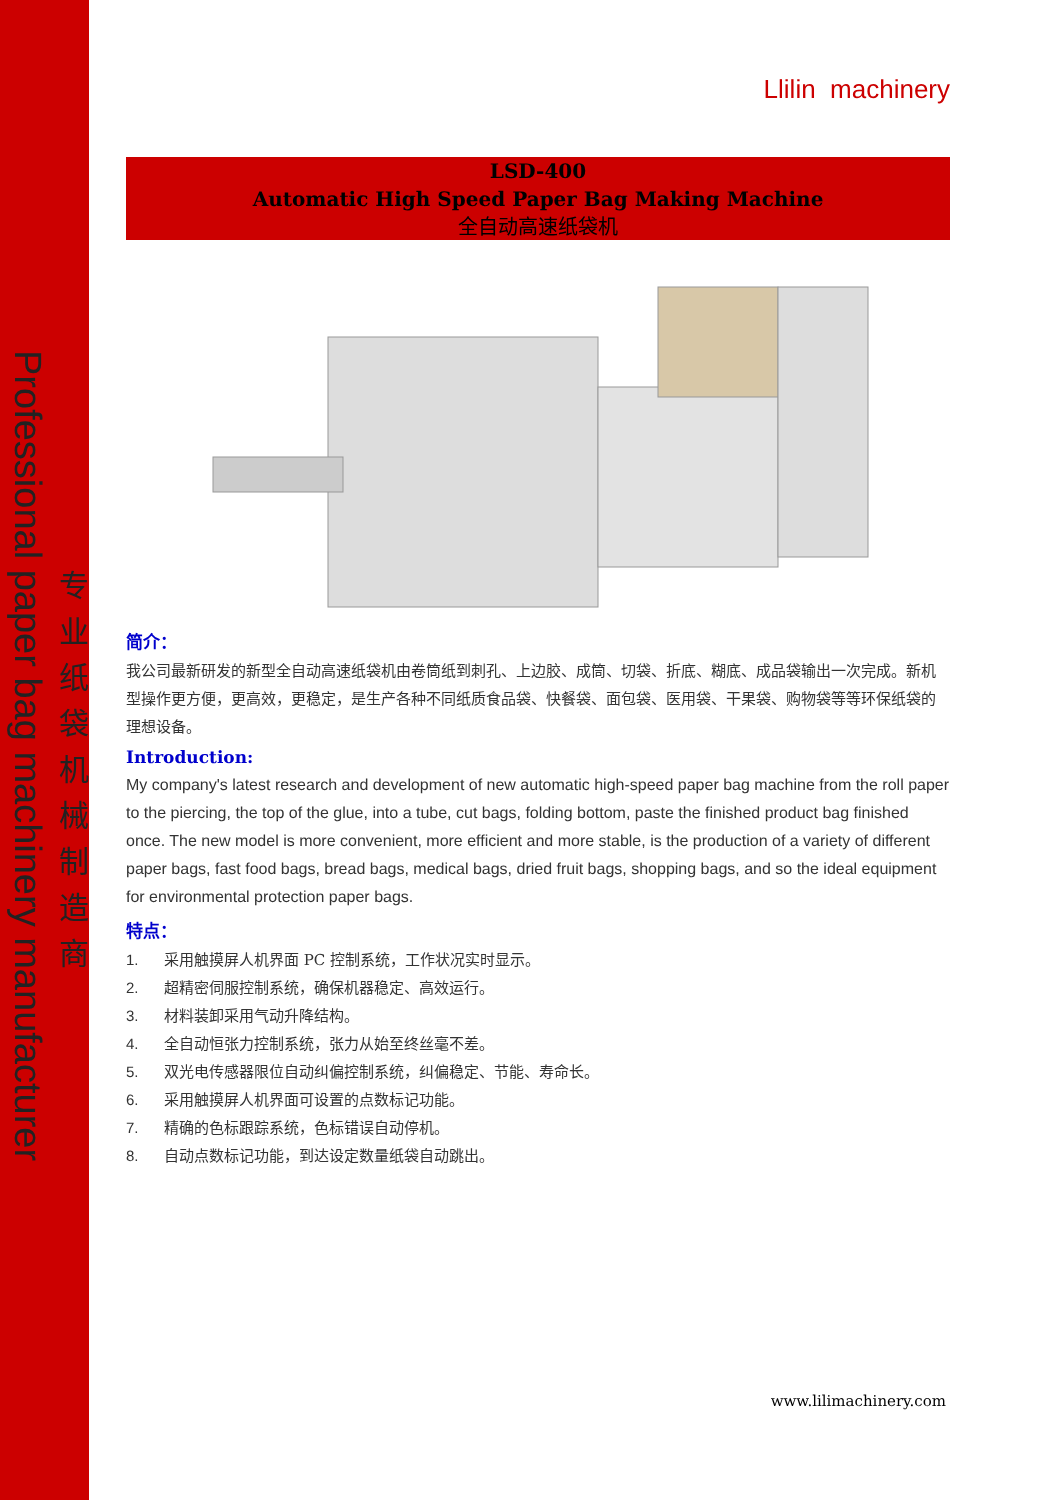Professional paper bag machinery manufacturer
专业纸袋机械制造商
Llilin machinery
LSD-400
Automatic High Speed Paper Bag Making Machine
全自动高速纸袋机
简介：
我公司最新研发的新型全自动高速纸袋机由卷筒纸到刺孔、上边胶、成筒、切袋、折底、糊底、成品袋输出一次完成。新机型操作更方便，更高效，更稳定，是生产各种不同纸质食品袋、快餐袋、面包袋、医用袋、干果袋、购物袋等等环保纸袋的理想设备。
Introduction:
My company's latest research and development of new automatic high-speed paper bag machine from the roll paper to the piercing, the top of the glue, into a tube, cut bags, folding bottom, paste the finished product bag finished once. The new model is more convenient, more efficient and more stable, is the production of a variety of different paper bags, fast food bags, bread bags, medical bags, dried fruit bags, shopping bags, and so the ideal equipment for environmental protection paper bags.
特点：
1. 采用触摸屏人机界面 PC 控制系统，工作状况实时显示。
2. 超精密伺服控制系统，确保机器稳定、高效运行。
3. 材料装卸采用气动升降结构。
4. 全自动恒张力控制系统，张力从始至终丝毫不差。
5. 双光电传感器限位自动纠偏控制系统，纠偏稳定、节能、寿命长。
6. 采用触摸屏人机界面可设置的点数标记功能。
7. 精确的色标跟踪系统，色标错误自动停机。
8. 自动点数标记功能，到达设定数量纸袋自动跳出。
www.lilimachinery.com